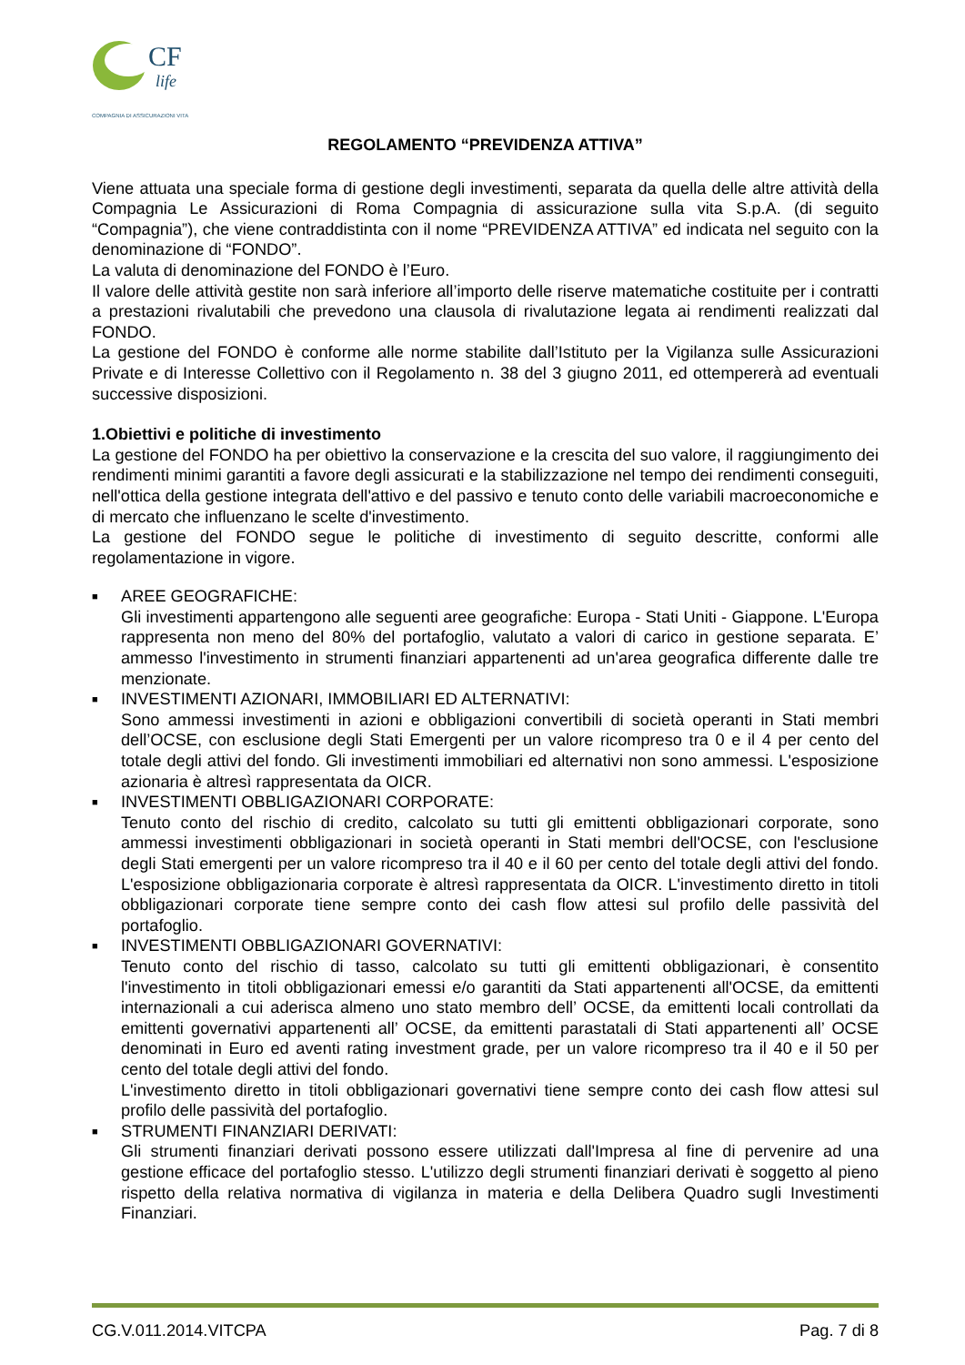CF
life
COMPAGNIA DI ASSICURAZIONI VITA
REGOLAMENTO “PREVIDENZA ATTIVA”
Viene attuata una speciale forma di gestione degli investimenti, separata da quella delle altre attività della Compagnia Le Assicurazioni di Roma Compagnia di assicurazione sulla vita S.p.A. (di seguito “Compagnia”), che viene contraddistinta con il nome “PREVIDENZA ATTIVA” ed indicata nel seguito con la denominazione di “FONDO”.
La valuta di denominazione del FONDO è l’Euro.
Il valore delle attività gestite non sarà inferiore all’importo delle riserve matematiche costituite per i contratti a prestazioni rivalutabili che prevedono una clausola di rivalutazione legata ai rendimenti realizzati dal FONDO.
La gestione del FONDO è conforme alle norme stabilite dall’Istituto per la Vigilanza sulle Assicurazioni Private e di Interesse Collettivo con il Regolamento n. 38 del 3 giugno 2011, ed ottempererà ad eventuali successive disposizioni.
1.Obiettivi e politiche di investimento
La gestione del FONDO ha per obiettivo la conservazione e la crescita del suo valore, il raggiungimento dei rendimenti minimi garantiti a favore degli assicurati e la stabilizzazione nel tempo dei rendimenti conseguiti, nell'ottica della gestione integrata dell'attivo e del passivo e tenuto conto delle variabili macroeconomiche e di mercato che influenzano le scelte d'investimento.
La gestione del FONDO segue le politiche di investimento di seguito descritte, conformi alle regolamentazione in vigore.
■
AREE GEOGRAFICHE:
Gli investimenti appartengono alle seguenti aree geografiche: Europa - Stati Uniti - Giappone. L'Europa rappresenta non meno del 80% del portafoglio, valutato a valori di carico in gestione separata. E’ ammesso l'investimento in strumenti finanziari appartenenti ad un'area geografica differente dalle tre menzionate.
■
INVESTIMENTI AZIONARI, IMMOBILIARI ED ALTERNATIVI:
Sono ammessi investimenti in azioni e obbligazioni convertibili di società operanti in Stati membri dell’OCSE, con esclusione degli Stati Emergenti per un valore ricompreso tra 0 e il 4 per cento del totale degli attivi del fondo. Gli investimenti immobiliari ed alternativi non sono ammessi. L'esposizione azionaria è altresì rappresentata da OICR.
■
INVESTIMENTI OBBLIGAZIONARI CORPORATE:
Tenuto conto del rischio di credito, calcolato su tutti gli emittenti obbligazionari corporate, sono ammessi investimenti obbligazionari in società operanti in Stati membri dell'OCSE, con l'esclusione degli Stati emergenti per un valore ricompreso tra il 40 e il 60 per cento del totale degli attivi del fondo. L'esposizione obbligazionaria corporate è altresì rappresentata da OICR. L'investimento diretto in titoli obbligazionari corporate tiene sempre conto dei cash flow attesi sul profilo delle passività del portafoglio.
■
INVESTIMENTI OBBLIGAZIONARI GOVERNATIVI:
Tenuto conto del rischio di tasso, calcolato su tutti gli emittenti obbligazionari, è consentito l'investimento in titoli obbligazionari emessi e/o garantiti da Stati appartenenti all'OCSE, da emittenti internazionali a cui aderisca almeno uno stato membro dell’ OCSE, da emittenti locali controllati da emittenti governativi appartenenti all’ OCSE, da emittenti parastatali di Stati appartenenti all’ OCSE denominati in Euro ed aventi rating investment grade, per un valore ricompreso tra il 40 e il 50 per cento del totale degli attivi del fondo.
L'investimento diretto in titoli obbligazionari governativi tiene sempre conto dei cash flow attesi sul profilo delle passività del portafoglio.
■
STRUMENTI FINANZIARI DERIVATI:
Gli strumenti finanziari derivati possono essere utilizzati dall'Impresa al fine di pervenire ad una gestione efficace del portafoglio stesso. L'utilizzo degli strumenti finanziari derivati è soggetto al pieno rispetto della relativa normativa di vigilanza in materia e della Delibera Quadro sugli Investimenti Finanziari.
CG.V.011.2014.VITCPA Pag. 7 di 8